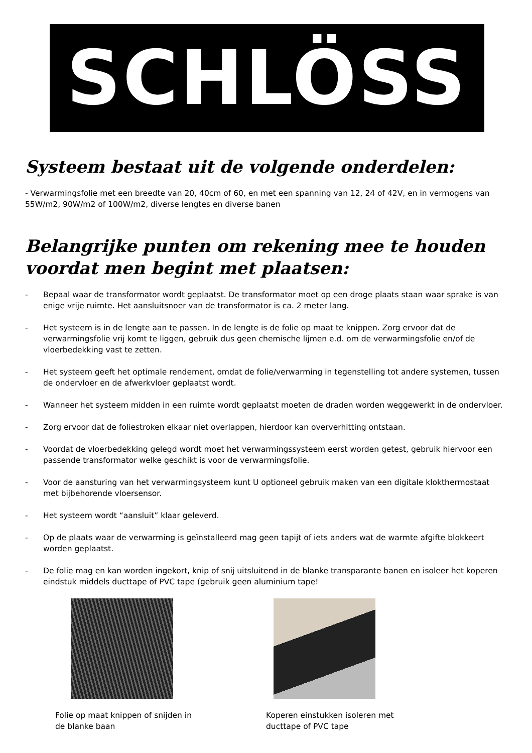SCHLÖSS
Systeem bestaat uit de volgende onderdelen:
- Verwarmingsfolie met een breedte van 20, 40cm of 60, en met een spanning van 12, 24 of 42V, en in vermogens van 55W/m2, 90W/m2 of 100W/m2, diverse lengtes en diverse banen
Belangrijke punten om rekening mee te houden voordat men begint met plaatsen:
- Bepaal waar de transformator wordt geplaatst. De transformator moet op een droge plaats staan waar sprake is van enige vrije ruimte. Het aansluitsnoer van de transformator is ca. 2 meter lang.
- Het systeem is in de lengte aan te passen. In de lengte is de folie op maat te knippen. Zorg ervoor dat de verwarmingsfolie vrij komt te liggen, gebruik dus geen chemische lijmen e.d. om de verwarmingsfolie en/of de vloerbedekking vast te zetten.
- Het systeem geeft het optimale rendement, omdat de folie/verwarming in tegenstelling tot andere systemen, tussen de ondervloer en de afwerkvloer geplaatst wordt.
- Wanneer het systeem midden in een ruimte wordt geplaatst moeten de draden worden weggewerkt in de ondervloer.
- Zorg ervoor dat de foliestroken elkaar niet overlappen, hierdoor kan oververhitting ontstaan.
- Voordat de vloerbedekking gelegd wordt moet het verwarmingssysteem eerst worden getest, gebruik hiervoor een passende transformator welke geschikt is voor de verwarmingsfolie.
- Voor de aansturing van het verwarmingsysteem kunt U optioneel gebruik maken van een digitale klokthermostaat met bijbehorende vloersensor.
- Het systeem wordt “aansluit” klaar geleverd.
- Op de plaats waar de verwarming is geïnstalleerd mag geen tapijt of iets anders wat de warmte afgifte blokkeert worden geplaatst.
- De folie mag en kan worden ingekort, knip of snij uitsluitend in de blanke transparante banen en isoleer het koperen eindstuk middels ducttape of PVC tape (gebruik geen aluminium tape!
Folie op maat knippen of snijden in
de blanke baan
Koperen einstukken isoleren met
ducttape of PVC tape